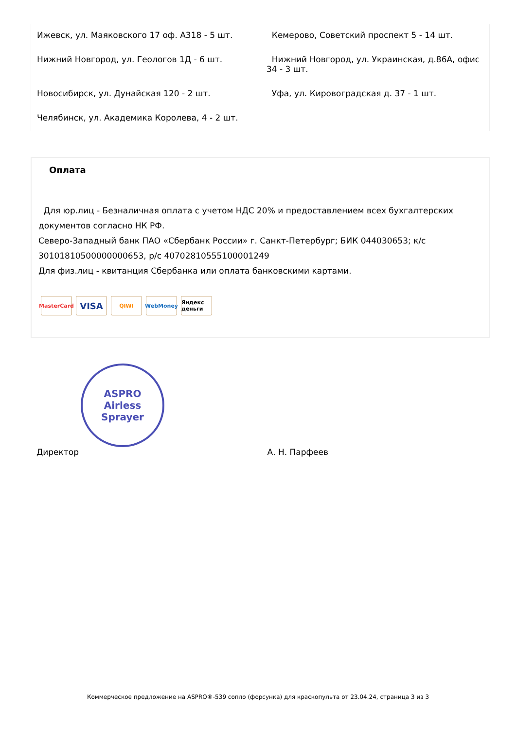Ижевск, ул. Маяковского 17 оф. А318 - 5 шт.
Кемерово, Советский проспект 5 - 14 шт.
Нижний Новгород, ул. Геологов 1Д - 6 шт.
Нижний Новгород, ул. Украинская, д.86А, офис 34 - 3 шт.
Новосибирск, ул. Дунайская 120 - 2 шт.
Уфа, ул. Кировоградская д. 37 - 1 шт.
Челябинск, ул. Академика Королева, 4 - 2 шт.
Оплата
Для юр.лиц - Безналичная оплата с учетом НДС 20% и предоставлением всех бухгалтерских документов согласно НК РФ.
Северо-Западный банк ПАО «Сбербанк России» г. Санкт-Петербург; БИК 044030653; к/с 30101810500000000653, р/с 40702810555100001249
Для физ.лиц - квитанция Сбербанка или оплата банковскими картами.
MasterCard VISA QIWI WebMoney Яндекс деньги
ASPRO
Airless Sprayer
Директор А. Н. Парфеев
Коммерческое предложение на ASPRO®-539 сопло (форсунка) для краскопульта от 23.04.24, страница 3 из 3